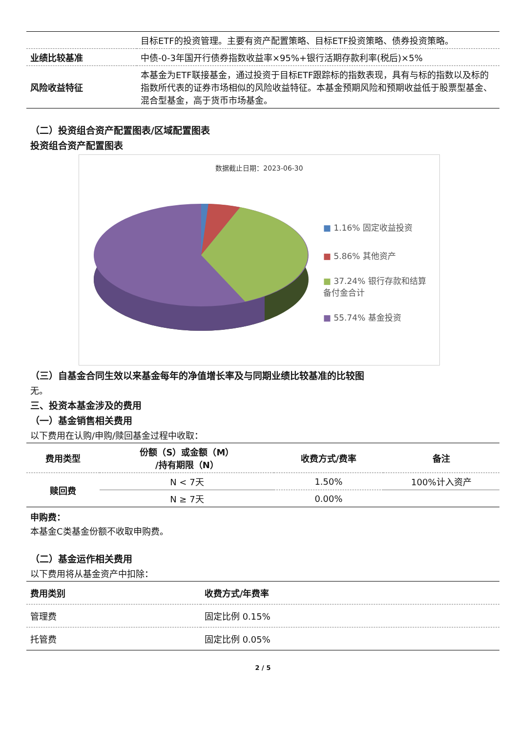| | 目标ETF的投资管理。主要有资产配置策略、目标ETF投资策略、债券投资策略。 |
| 业绩比较基准 | 中债-0-3年国开行债券指数收益率×95%+银行活期存款利率(税后)×5% |
| 风险收益特征 | 本基金为ETF联接基金，通过投资于目标ETF跟踪标的指数表现，具有与标的指数以及标的指数所代表的证券市场相似的风险收益特征。本基金预期风险和预期收益低于股票型基金、混合型基金，高于货币市场基金。 |
（二）投资组合资产配置图表/区域配置图表
投资组合资产配置图表
数据截止日期：2023-06-30
■ 1.16% 固定收益投资
■ 5.86% 其他资产
■ 37.24% 银行存款和结算备付金合计
■ 55.74% 基金投资
（三）自基金合同生效以来基金每年的净值增长率及与同期业绩比较基准的比较图
无。
三、投资本基金涉及的费用
（一）基金销售相关费用
以下费用在认购/申购/赎回基金过程中收取：
| 费用类型 | 份额（S）或金额（M） /持有期限（N） | 收费方式/费率 | 备注 |
| --- | --- | --- | --- |
| 赎回费 | N < 7天 | 1.50% | 100%计入资产 |
| | N ≥ 7天 | 0.00% | |
申购费：
本基金C类基金份额不收取申购费。
（二）基金运作相关费用
以下费用将从基金资产中扣除：
| 费用类别 | 收费方式/年费率 |
| --- | --- |
| 管理费 | 固定比例 0.15% |
| 托管费 | 固定比例 0.05% |
2 / 5